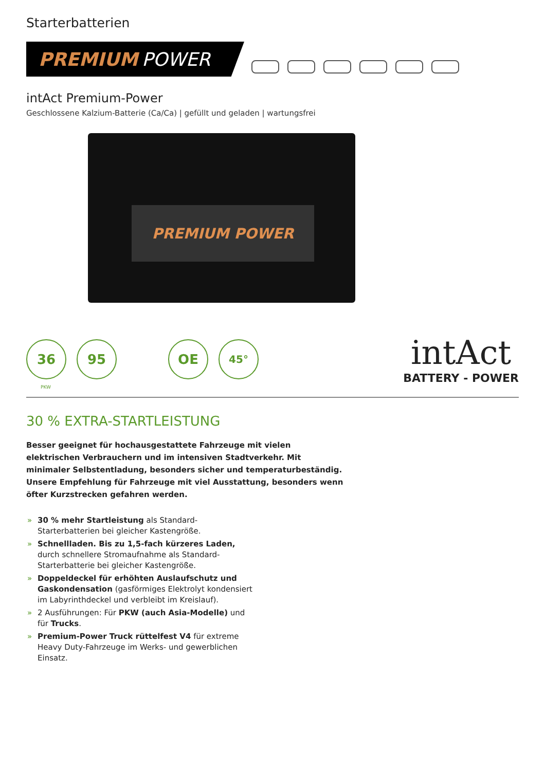Starterbatterien
PREMIUM POWER
intAct Premium-Power
Geschlossene Kalzium-Batterie (Ca/Ca) | gefüllt und geladen | wartungsfrei
PREMIUM POWER
36 95 OE
45°
intAct
BATTERY - POWER
PKW
30 % EXTRA-STARTLEISTUNG
Besser geeignet für hochausgestattete Fahrzeuge mit vielen elektrischen Verbrauchern und im intensiven Stadtverkehr. Mit minimaler Selbstentladung, besonders sicher und temperaturbeständig. Unsere Empfehlung für Fahrzeuge mit viel Ausstattung, besonders wenn öfter Kurzstrecken gefahren werden.
» 30 % mehr Startleistung als Standard-Starterbatterien bei gleicher Kastengröße.
» Schnellladen. Bis zu 1,5-fach kürzeres Laden, durch schnellere Stromaufnahme als Standard-Starterbatterie bei gleicher Kastengröße.
» Doppeldeckel für erhöhten Auslaufschutz und Gaskondensation (gasförmiges Elektrolyt kondensiert im Labyrinthdeckel und verbleibt im Kreislauf).
» 2 Ausführungen: Für PKW (auch Asia-Modelle) und für Trucks.
» Premium-Power Truck rüttelfest V4 für extreme Heavy Duty-Fahrzeuge im Werks- und gewerblichen Einsatz.